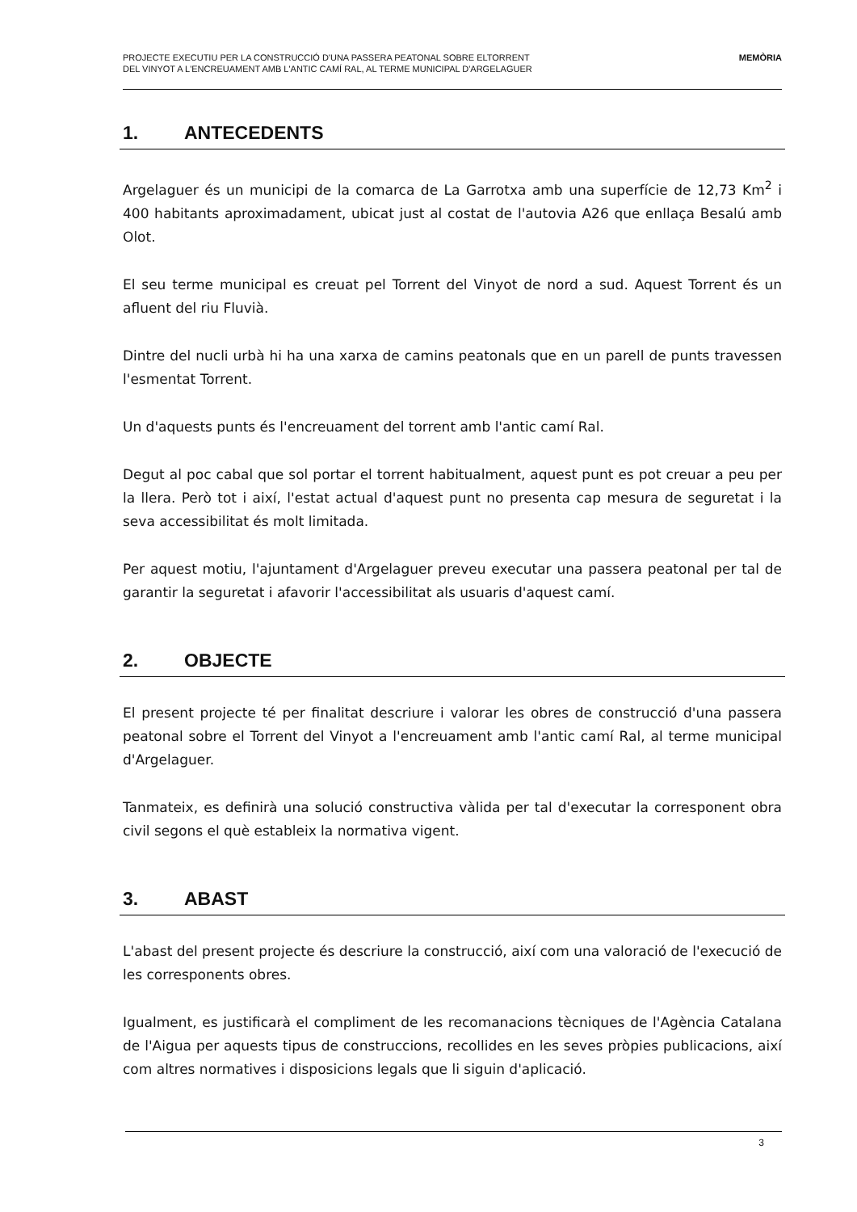PROJECTE EXECUTIU PER LA CONSTRUCCIÓ D'UNA PASSERA PEATONAL SOBRE ELTORRENT
DEL VINYOT A L'ENCREUAMENT AMB L'ANTIC CAMÍ RAL, AL TERME MUNICIPAL D'ARGELAGUER
MEMÒRIA
1. ANTECEDENTS
Argelaguer és un municipi de la comarca de La Garrotxa amb una superfície de 12,73 Km<sup>2</sup> i 400 habitants aproximadament, ubicat just al costat de l'autovia A26 que enllaça Besalú amb Olot.
El seu terme municipal es creuat pel Torrent del Vinyot de nord a sud. Aquest Torrent és un afluent del riu Fluvià.
Dintre del nucli urbà hi ha una xarxa de camins peatonals que en un parell de punts travessen l'esmentat Torrent.
Un d'aquests punts és l'encreuament del torrent amb l'antic camí Ral.
Degut al poc cabal que sol portar el torrent habitualment, aquest punt es pot creuar a peu per la llera. Però tot i així, l'estat actual d'aquest punt no presenta cap mesura de seguretat i la seva accessibilitat és molt limitada.
Per aquest motiu, l'ajuntament d'Argelaguer preveu executar una passera peatonal per tal de garantir la seguretat i afavorir l'accessibilitat als usuaris d'aquest camí.
2. OBJECTE
El present projecte té per finalitat descriure i valorar les obres de construcció d'una passera peatonal sobre el Torrent del Vinyot a l'encreuament amb l'antic camí Ral, al terme municipal d'Argelaguer.
Tanmateix, es definirà una solució constructiva vàlida per tal d'executar la corresponent obra civil segons el què estableix la normativa vigent.
3. ABAST
L'abast del present projecte és descriure la construcció, així com una valoració de l'execució de les corresponents obres.
Igualment, es justificarà el compliment de les recomanacions tècniques de l'Agència Catalana de l'Aigua per aquests tipus de construccions, recollides en les seves pròpies publicacions, així com altres normatives i disposicions legals que li siguin d'aplicació.
3